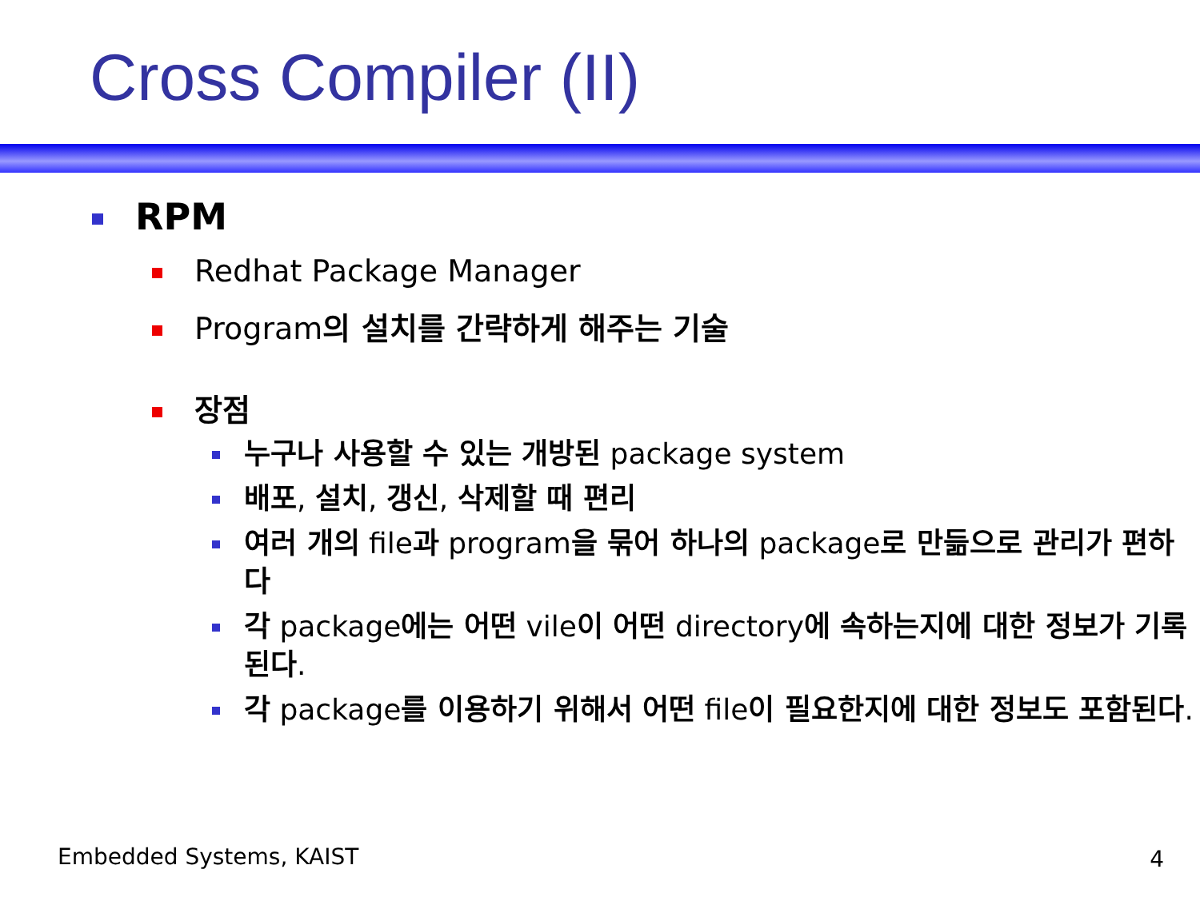Cross Compiler (II)
RPM
Redhat Package Manager
Program의 설치를 간략하게 해주는 기술
장점
누구나 사용할 수 있는 개방된 package system
배포, 설치, 갱신, 삭제할 때 편리
여러 개의 file과 program을 묶어 하나의 package로 만듦으로 관리가 편하다
각 package에는 어떤 vile이 어떤 directory에 속하는지에 대한 정보가 기록된다.
각 package를 이용하기 위해서 어떤 file이 필요한지에 대한 정보도 포함된다.
Embedded Systems, KAIST 4